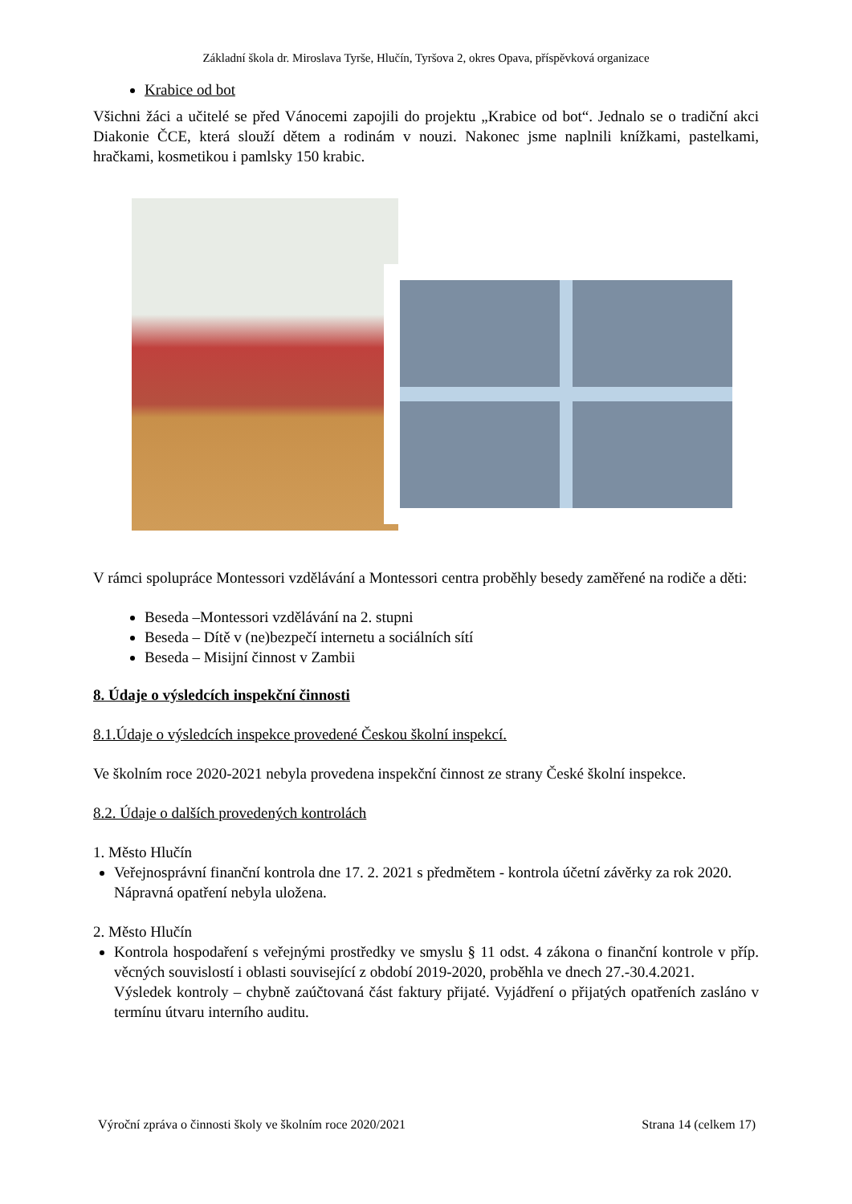Základní škola dr. Miroslava Tyrše, Hlučín, Tyršova 2, okres Opava, příspěvková organizace
Krabice od bot
Všichni žáci a učitelé se před Vánocemi zapojili do projektu „Krabice od bot“. Jednalo se o tradiční akci Diakonie ČCE, která slouží dětem a rodinám v nouzi. Nakonec jsme naplnili knížkami, pastelkami, hračkami, kosmetikou i pamlsky 150 krabic.
V rámci spolupráce Montessori vzdělávání a Montessori centra proběhly besedy zaměřené na rodiče a děti:
Beseda –Montessori vzdělávání na 2. stupni
Beseda – Dítě v (ne)bezpečí internetu a sociálních sítí
Beseda – Misijní činnost v Zambii
8. Údaje o výsledcích inspekční činnosti
8.1.Údaje o výsledcích inspekce provedené Českou školní inspekcí.
Ve školním roce 2020-2021 nebyla provedena inspekční činnost ze strany České školní inspekce.
8.2. Údaje o dalších provedených kontrolách
1. Město Hlučín
Veřejnosprávní finanční kontrola dne 17. 2. 2021 s předmětem - kontrola účetní závěrky za rok 2020.
Nápravná opatření nebyla uložena.
2. Město Hlučín
Kontrola hospodaření s veřejnými prostředky ve smyslu § 11 odst. 4 zákona o finanční kontrole v příp. věcných souvislostí i oblasti související z období 2019-2020, proběhla ve dnech 27.-30.4.2021.
Výsledek kontroly – chybně zaúčtovaná část faktury přijaté. Vyjádření o přijatých opatřeních zasláno v termínu útvaru interního auditu.
Výroční zpráva o činnosti školy ve školním roce 2020/2021 Strana 14 (celkem 17)